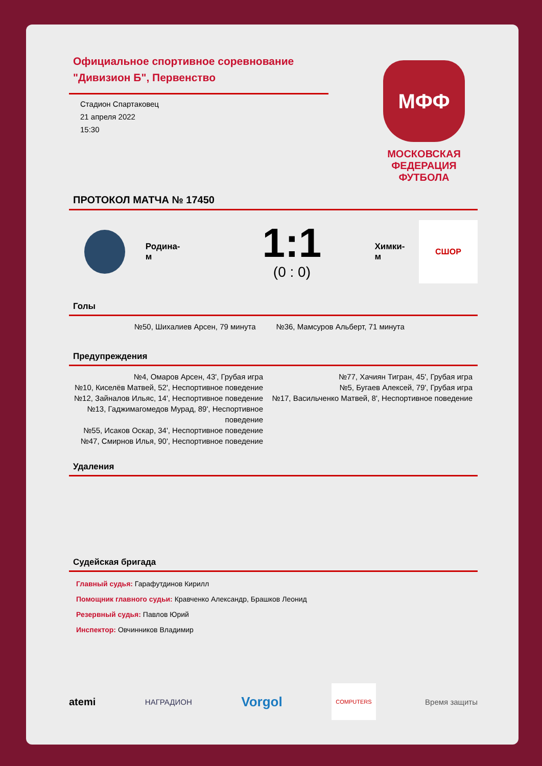Официальное спортивное соревнование
"Дивизион Б", Первенство
Стадион Спартаковец
21 апреля 2022
15:30
МФФ
МОСКОВСКАЯ ФЕДЕРАЦИЯ ФУТБОЛА
ПРОТОКОЛ МАТЧА № 17450
Родина-м
1:1
(0 : 0)
Химки-м
СШОР
Голы
№50, Шихалиев Арсен, 79 минута №36, Мамсуров Альберт, 71 минута
Предупреждения
№4, Омаров Арсен, 43', Грубая игра
№10, Киселёв Матвей, 52', Неспортивное поведение
№12, Зайналов Ильяс, 14', Неспортивное поведение
№13, Гаджимагомедов Мурад, 89', Неспортивное поведение
№55, Исаков Оскар, 34', Неспортивное поведение
№47, Смирнов Илья, 90', Неспортивное поведение
№77, Хачиян Тигран, 45', Грубая игра
№5, Бугаев Алексей, 79', Грубая игра
№17, Васильченко Матвей, 8', Неспортивное поведение
Удаления
Судейская бригада
Главный судья: Гарафутдинов Кирилл
Помощник главного судьи: Кравченко Александр, Брашков Леонид
Резервный судья: Павлов Юрий
Инспектор: Овчинников Владимир
atemi НАГРАДИОН Vorgol COMPUTERS Время защиты